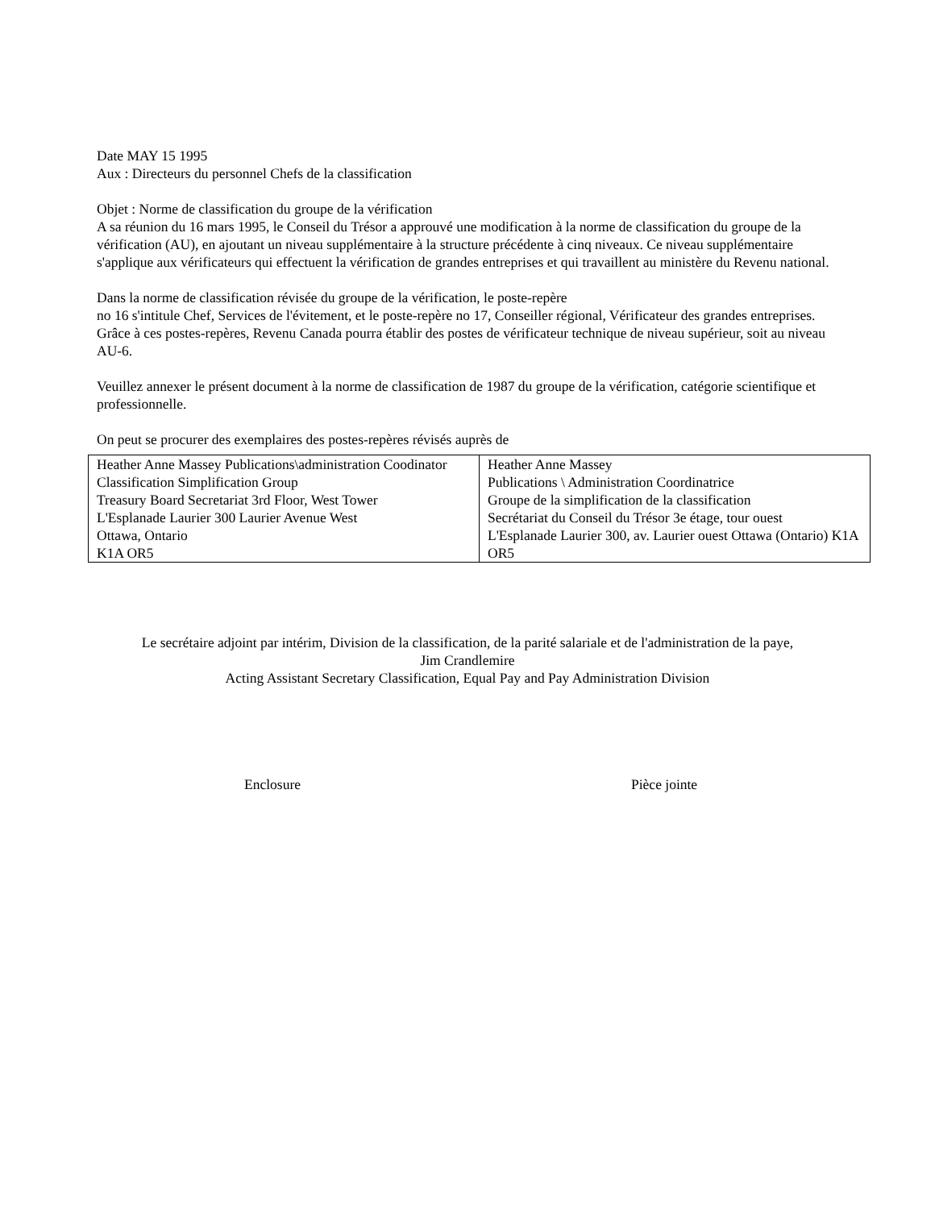Date MAY 15 1995
Aux : Directeurs du personnel Chefs de la classification
Objet : Norme de classification du groupe de la vérification
A sa réunion du 16 mars 1995, le Conseil du Trésor a approuvé une modification à la norme de classification du groupe de la vérification (AU), en ajoutant un niveau supplémentaire à la structure précédente à cinq niveaux. Ce niveau supplémentaire s'applique aux vérificateurs qui effectuent la vérification de grandes entreprises et qui travaillent au ministère du Revenu national.
Dans la norme de classification révisée du groupe de la vérification, le poste-repère
no 16 s'intitule Chef, Services de l'évitement, et le poste-repère no 17, Conseiller régional, Vérificateur des grandes entreprises. Grâce à ces postes-repères, Revenu Canada pourra établir des postes de vérificateur technique de niveau supérieur, soit au niveau AU-6.
Veuillez annexer le présent document à la norme de classification de 1987 du groupe de la vérification, catégorie scientifique et professionnelle.
On peut se procurer des exemplaires des postes-repères révisés auprès de
| Heather Anne Massey Publications\administration Coodinator Classification Simplification Group Treasury Board Secretariat 3rd Floor, West Tower L'Esplanade Laurier 300 Laurier Avenue West Ottawa, Ontario K1A OR5 | Heather Anne Massey Publications \ Administration Coordinatrice Groupe de la simplification de la classification Secrétariat du Conseil du Trésor 3e étage, tour ouest L'Esplanade Laurier 300, av. Laurier ouest Ottawa (Ontario) K1A OR5 |
Le secrétaire adjoint par intérim, Division de la classification, de la parité salariale et de l'administration de la paye,
Jim Crandlemire
Acting Assistant Secretary Classification, Equal Pay and Pay Administration Division
Enclosure Pièce jointe